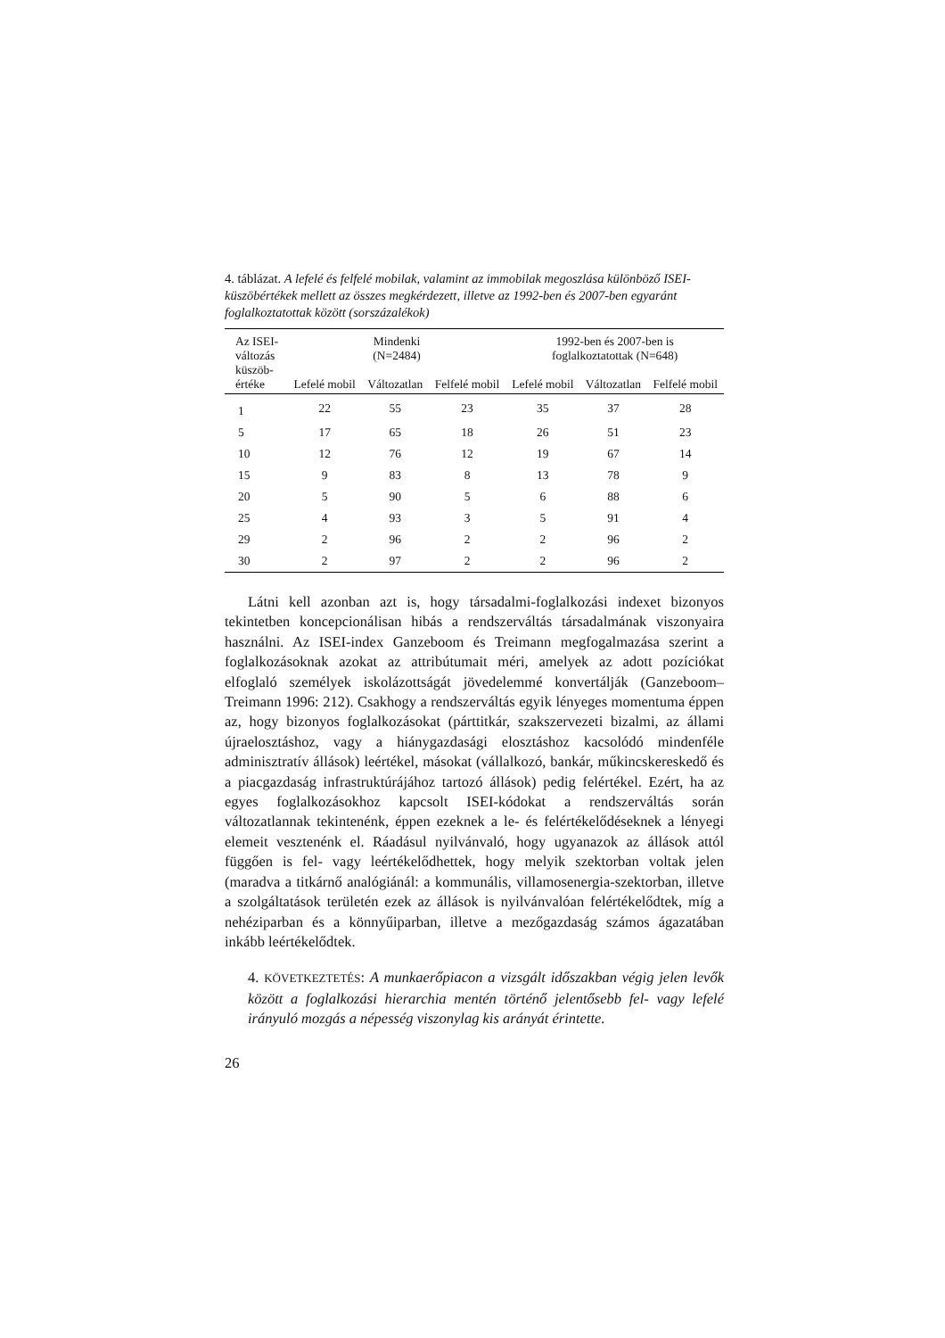4. táblázat. A lefelé és felfelé mobilak, valamint az immobilak megoszlása különböző ISEI-küszöbértékek mellett az összes megkérdezett, illetve az 1992-ben és 2007-ben egyaránt foglalkoztatottak között (sorszázalékok)
| Az ISEI- változás küszöb- értéke | Mindenki (N=2484) | | | 1992-ben és 2007-ben is foglalkoztatottak (N=648) | | |
| --- | --- | --- | --- | --- | --- | --- |
| | Lefelé mobil | Változatlan | Felfelé mobil | Lefelé mobil | Változatlan | Felfelé mobil |
| 1 | 22 | 55 | 23 | 35 | 37 | 28 |
| 5 | 17 | 65 | 18 | 26 | 51 | 23 |
| 10 | 12 | 76 | 12 | 19 | 67 | 14 |
| 15 | 9 | 83 | 8 | 13 | 78 | 9 |
| 20 | 5 | 90 | 5 | 6 | 88 | 6 |
| 25 | 4 | 93 | 3 | 5 | 91 | 4 |
| 29 | 2 | 96 | 2 | 2 | 96 | 2 |
| 30 | 2 | 97 | 2 | 2 | 96 | 2 |
Látni kell azonban azt is, hogy társadalmi-foglalkozási indexet bizonyos tekintetben koncepcionálisan hibás a rendszerváltás társadalmának viszonyaira használni. Az ISEI-index Ganzeboom és Treimann megfogalmazása szerint a foglalkozásoknak azokat az attribútumait méri, amelyek az adott pozíciókat elfoglaló személyek iskolázottságát jövedelemmé konvertálják (Ganzeboom–Treimann 1996: 212). Csakhogy a rendszerváltás egyik lényeges momentuma éppen az, hogy bizonyos foglalkozásokat (párttitkár, szakszervezeti bizalmi, az állami újraelosztáshoz, vagy a hiánygazdasági elosztáshoz kacsolódó mindenféle adminisztratív állások) leértékel, másokat (vállalkozó, bankár, műkincskereskedő és a piacgazdaság infrastruktúrájához tartozó állások) pedig felértékel. Ezért, ha az egyes foglalkozásokhoz kapcsolt ISEI-kódokat a rendszerváltás során változatlannak tekintenénk, éppen ezeknek a le- és felértékelődéseknek a lényegi elemeit vesztenénk el. Ráadásul nyilvánvaló, hogy ugyanazok az állások attól függően is fel- vagy leértékelődhettek, hogy melyik szektorban voltak jelen (maradva a titkárnő analógiánál: a kommunális, villamosenergia-szektorban, illetve a szolgáltatások területén ezek az állások is nyilvánvalóan felértékelődtek, míg a nehéziparban és a könnyűiparban, illetve a mezőgazdaság számos ágazatában inkább leértékelődtek.
4. KÖVETKEZTETÉS: A munkaerőpiacon a vizsgált időszakban végig jelen levők között a foglalkozási hierarchia mentén történő jelentősebb fel- vagy lefelé irányuló mozgás a népesség viszonylag kis arányát érintette.
26